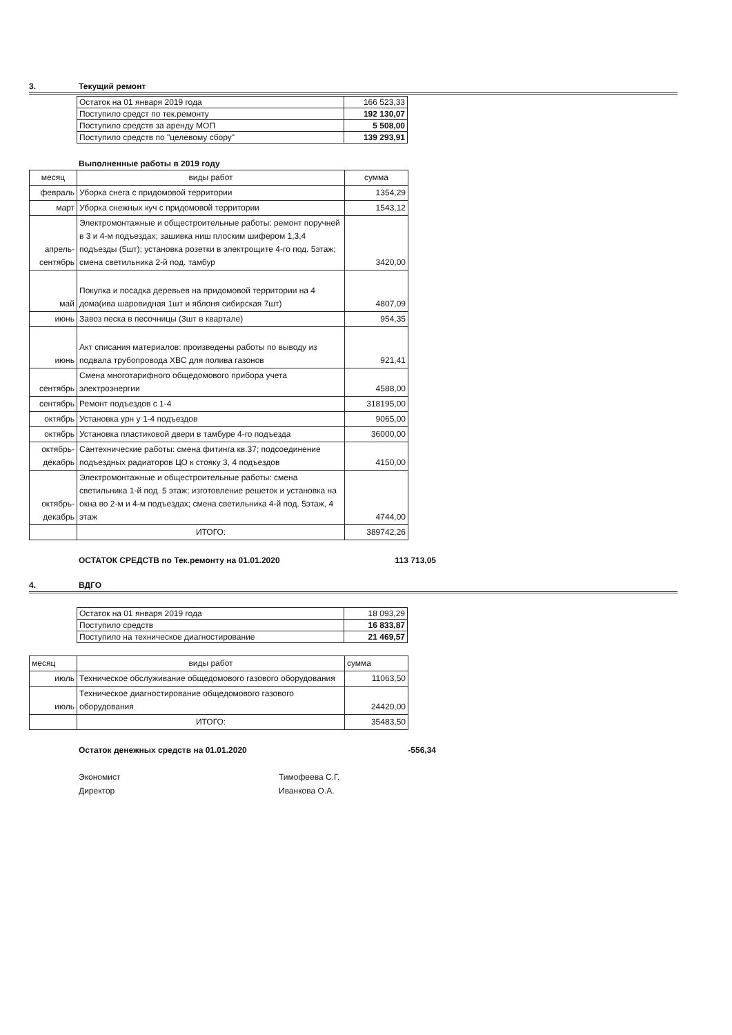3. Текущий ремонт
| Остаток на 01 января 2019 года | 166 523,33 |
| Поступило средст по тек.ремонту | 192 130,07 |
| Поступило средств за аренду МОП | 5 508,00 |
| Поступило средств по "целевому сбору" | 139 293,91 |
Выполненные работы в 2019 году
| месяц | виды работ | сумма |
| --- | --- | --- |
| февраль | Уборка снега с придомовой территории | 1354,29 |
| март | Уборка снежных куч с придомовой территории | 1543,12 |
| апрель-сентябрь | Электромонтажные и общестроительные работы: ремонт поручней в 3 и 4-м подъездах; зашивка ниш плоским шифером 1,3,4 подъезды (5шт); установка розетки в электрощите 4-го под. 5этаж; смена светильника 2-й под. тамбур | 3420,00 |
| май | Покупка и посадка деревьев на придомовой территории на 4 дома(ива шаровидная 1шт и яблоня сибирская 7шт) | 4807,09 |
| июнь | Завоз песка в песочницы (3шт в квартале) | 954,35 |
| июнь | Акт списания материалов: произведены работы по выводу из подвала трубопровода ХВС для полива газонов | 921,41 |
| сентябрь | Смена многотарифного общедомового прибора учета электроэнергии | 4588,00 |
| сентябрь | Ремонт подъездов с 1-4 | 318195,00 |
| октябрь | Установка урн у 1-4 подъездов | 9065,00 |
| октябрь | Установка пластиковой двери в тамбуре 4-го подъезда | 36000,00 |
| октябрь-декабрь | Сантехнические работы: смена фитинга кв.37; подсоединение подъездных радиаторов ЦО к стояку 3, 4 подъездов | 4150,00 |
| октябрь-декабрь | Электромонтажные и общестроительные работы: смена светильника 1-й под. 5 этаж; изготовление решеток и установка на окна во 2-м и 4-м подъездах; смена светильника 4-й под. 5этаж, 4 этаж | 4744,00 |
| | ИТОГО: | 389742,26 |
ОСТАТОК СРЕДСТВ по Тек.ремонту на 01.01.2020 113 713,05
4. ВДГО
| Остаток на 01 января 2019 года | 18 093,29 |
| Поступило средств | 16 833,87 |
| Поступило на техническое диагностирование | 21 469,57 |
| месяц | виды работ | сумма |
| --- | --- | --- |
| июль | Техническое обслуживание общедомового газового оборудования | 11063,50 |
| июль | Техническое диагностирование общедомового газового оборудования | 24420,00 |
| | ИТОГО: | 35483,50 |
Остаток денежных средств на 01.01.2020 -556,34
Экономист Тимофеева С.Г.
Директор Иванкова О.А.